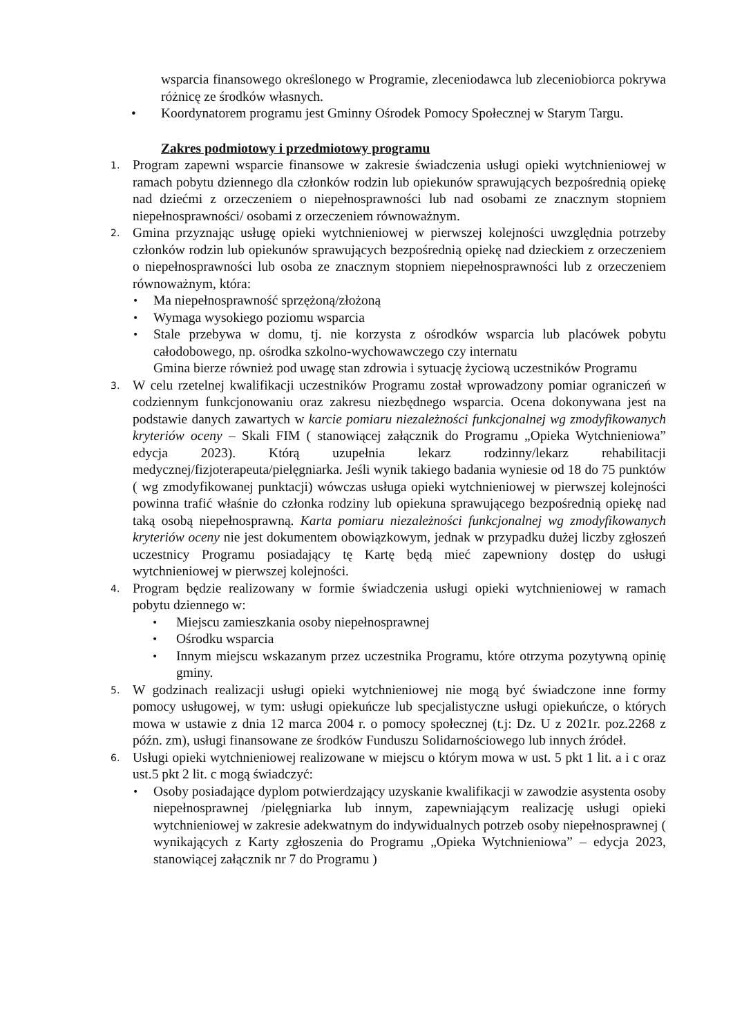wsparcia finansowego określonego w Programie, zleceniodawca lub zleceniobiorca pokrywa różnicę ze środków własnych.
• Koordynatorem programu jest Gminny Ośrodek Pomocy Społecznej w Starym Targu.
Zakres podmiotowy i przedmiotowy programu
1.
Program zapewni wsparcie finansowe w zakresie świadczenia usługi opieki wytchnieniowej w ramach pobytu dziennego dla członków rodzin lub opiekunów sprawujących bezpośrednią opiekę nad dziećmi z orzeczeniem o niepełnosprawności lub nad osobami ze znacznym stopniem niepełnosprawności/ osobami z orzeczeniem równoważnym.
2.
Gmina przyznając usługę opieki wytchnieniowej w pierwszej kolejności uwzględnia potrzeby członków rodzin lub opiekunów sprawujących bezpośrednią opiekę nad dzieckiem z orzeczeniem o niepełnosprawności lub osoba ze znacznym stopniem niepełnosprawności lub z orzeczeniem równoważnym, która:
• Ma niepełnosprawność sprzężoną/złożoną
• Wymaga wysokiego poziomu wsparcia
• Stale przebywa w domu, tj. nie korzysta z ośrodków wsparcia lub placówek pobytu całodobowego, np. ośrodka szkolno-wychowawczego czy internatu
Gmina bierze również pod uwagę stan zdrowia i sytuację życiową uczestników Programu
3.
W celu rzetelnej kwalifikacji uczestników Programu został wprowadzony pomiar ograniczeń w codziennym funkcjonowaniu oraz zakresu niezbędnego wsparcia. Ocena dokonywana jest na podstawie danych zawartych w karcie pomiaru niezależności funkcjonalnej wg zmodyfikowanych kryteriów oceny – Skali FIM ( stanowiącej załącznik do Programu „Opieka Wytchnieniowa” edycja 2023). Którą uzupełnia lekarz rodzinny/lekarz rehabilitacji medycznej/fizjoterapeuta/pielęgniarka. Jeśli wynik takiego badania wyniesie od 18 do 75 punktów ( wg zmodyfikowanej punktacji) wówczas usługa opieki wytchnieniowej w pierwszej kolejności powinna trafić właśnie do członka rodziny lub opiekuna sprawującego bezpośrednią opiekę nad taką osobą niepełnosprawną. Karta pomiaru niezależności funkcjonalnej wg zmodyfikowanych kryteriów oceny nie jest dokumentem obowiązkowym, jednak w przypadku dużej liczby zgłoszeń uczestnicy Programu posiadający tę Kartę będą mieć zapewniony dostęp do usługi wytchnieniowej w pierwszej kolejności.
4.
Program będzie realizowany w formie świadczenia usługi opieki wytchnieniowej w ramach pobytu dziennego w:
• Miejscu zamieszkania osoby niepełnosprawnej
• Ośrodku wsparcia
• Innym miejscu wskazanym przez uczestnika Programu, które otrzyma pozytywną opinię gminy.
5.
W godzinach realizacji usługi opieki wytchnieniowej nie mogą być świadczone inne formy pomocy usługowej, w tym: usługi opiekuńcze lub specjalistyczne usługi opiekuńcze, o których mowa w ustawie z dnia 12 marca 2004 r. o pomocy społecznej (t.j: Dz. U z 2021r. poz.2268 z późn. zm), usługi finansowane ze środków Funduszu Solidarnościowego lub innych źródeł.
6.
Usługi opieki wytchnieniowej realizowane w miejscu o którym mowa w ust. 5 pkt 1 lit. a i c oraz ust.5 pkt 2 lit. c mogą świadczyć:
• Osoby posiadające dyplom potwierdzający uzyskanie kwalifikacji w zawodzie asystenta osoby niepełnosprawnej /pielęgniarka lub innym, zapewniającym realizację usługi opieki wytchnieniowej w zakresie adekwatnym do indywidualnych potrzeb osoby niepełnosprawnej ( wynikających z Karty zgłoszenia do Programu „Opieka Wytchnieniowa” – edycja 2023, stanowiącej załącznik nr 7 do Programu )